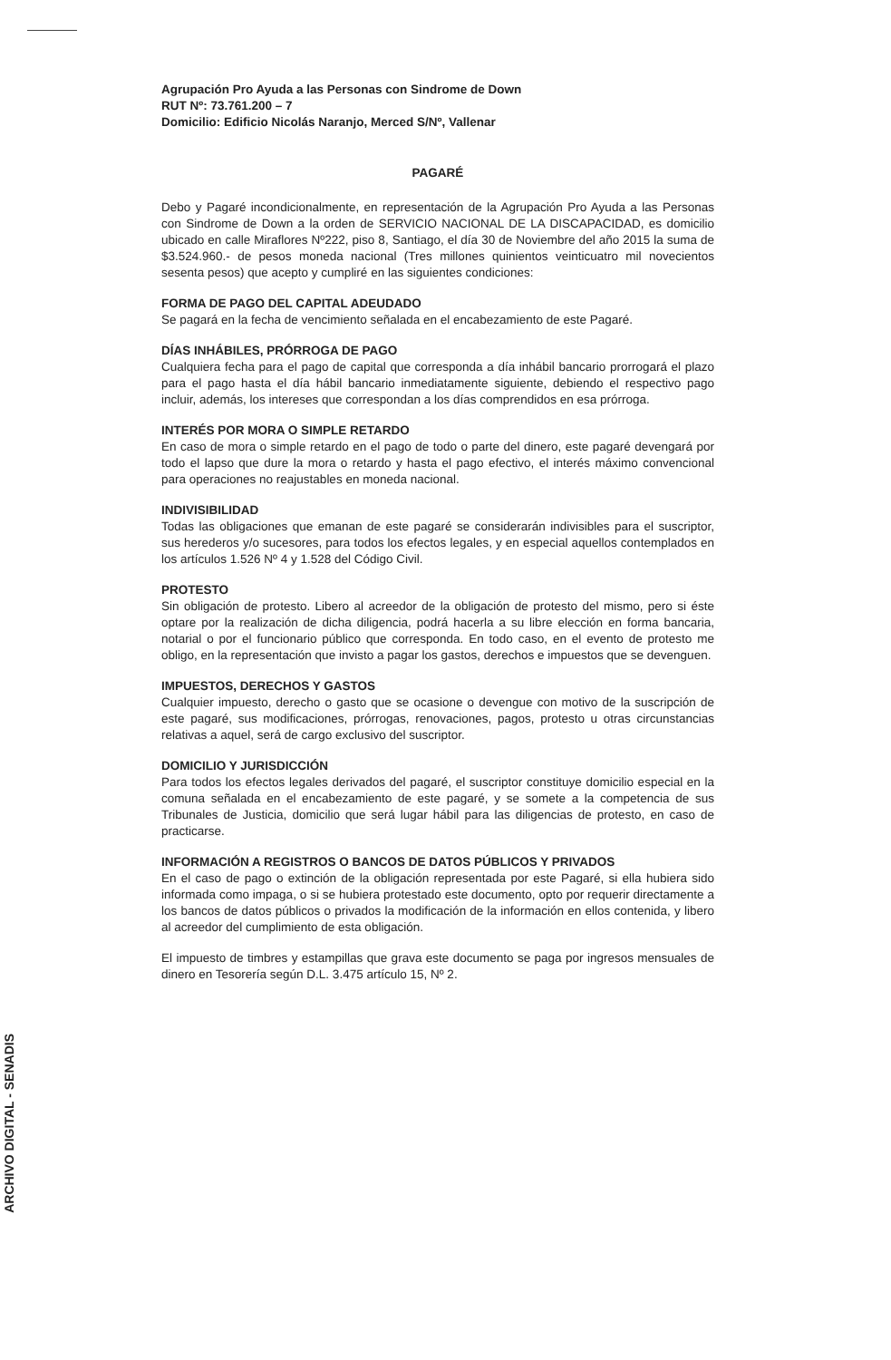Agrupación Pro Ayuda a las Personas con Sindrome de Down
RUT Nº: 73.761.200 – 7
Domicilio: Edificio Nicolás Naranjo, Merced S/Nº, Vallenar
PAGARÉ
Debo y Pagaré incondicionalmente, en representación de la Agrupación Pro Ayuda a las Personas con Sindrome de Down a la orden de SERVICIO NACIONAL DE LA DISCAPACIDAD, es domicilio ubicado en calle Miraflores Nº222, piso 8, Santiago, el día 30 de Noviembre del año 2015 la suma de $3.524.960.- de pesos moneda nacional (Tres millones quinientos veinticuatro mil novecientos sesenta pesos) que acepto y cumpliré en las siguientes condiciones:
FORMA DE PAGO DEL CAPITAL ADEUDADO
Se pagará en la fecha de vencimiento señalada en el encabezamiento de este Pagaré.
DÍAS INHÁBILES, PRÓRROGA DE PAGO
Cualquiera fecha para el pago de capital que corresponda a día inhábil bancario prorrogará el plazo para el pago hasta el día hábil bancario inmediatamente siguiente, debiendo el respectivo pago incluir, además, los intereses que correspondan a los días comprendidos en esa prórroga.
INTERÉS POR MORA O SIMPLE RETARDO
En caso de mora o simple retardo en el pago de todo o parte del dinero, este pagaré devengará por todo el lapso que dure la mora o retardo y hasta el pago efectivo, el interés máximo convencional para operaciones no reajustables en moneda nacional.
INDIVISIBILIDAD
Todas las obligaciones que emanan de este pagaré se considerarán indivisibles para el suscriptor, sus herederos y/o sucesores, para todos los efectos legales, y en especial aquellos contemplados en los artículos 1.526 Nº 4 y 1.528 del Código Civil.
PROTESTO
Sin obligación de protesto. Libero al acreedor de la obligación de protesto del mismo, pero si éste optare por la realización de dicha diligencia, podrá hacerla a su libre elección en forma bancaria, notarial o por el funcionario público que corresponda. En todo caso, en el evento de protesto me obligo, en la representación que invisto a pagar los gastos, derechos e impuestos que se devenguen.
IMPUESTOS, DERECHOS Y GASTOS
Cualquier impuesto, derecho o gasto que se ocasione o devengue con motivo de la suscripción de este pagaré, sus modificaciones, prórrogas, renovaciones, pagos, protesto u otras circunstancias relativas a aquel, será de cargo exclusivo del suscriptor.
DOMICILIO Y JURISDICCIÓN
Para todos los efectos legales derivados del pagaré, el suscriptor constituye domicilio especial en la comuna señalada en el encabezamiento de este pagaré, y se somete a la competencia de sus Tribunales de Justicia, domicilio que será lugar hábil para las diligencias de protesto, en caso de practicarse.
INFORMACIÓN A REGISTROS O BANCOS DE DATOS PÚBLICOS Y PRIVADOS
En el caso de pago o extinción de la obligación representada por este Pagaré, si ella hubiera sido informada como impaga, o si se hubiera protestado este documento, opto por requerir directamente a los bancos de datos públicos o privados la modificación de la información en ellos contenida, y libero al acreedor del cumplimiento de esta obligación.
El impuesto de timbres y estampillas que grava este documento se paga por ingresos mensuales de dinero en Tesorería según D.L. 3.475 artículo 15, Nº 2.
ARCHIVO DIGITAL - SENADIS